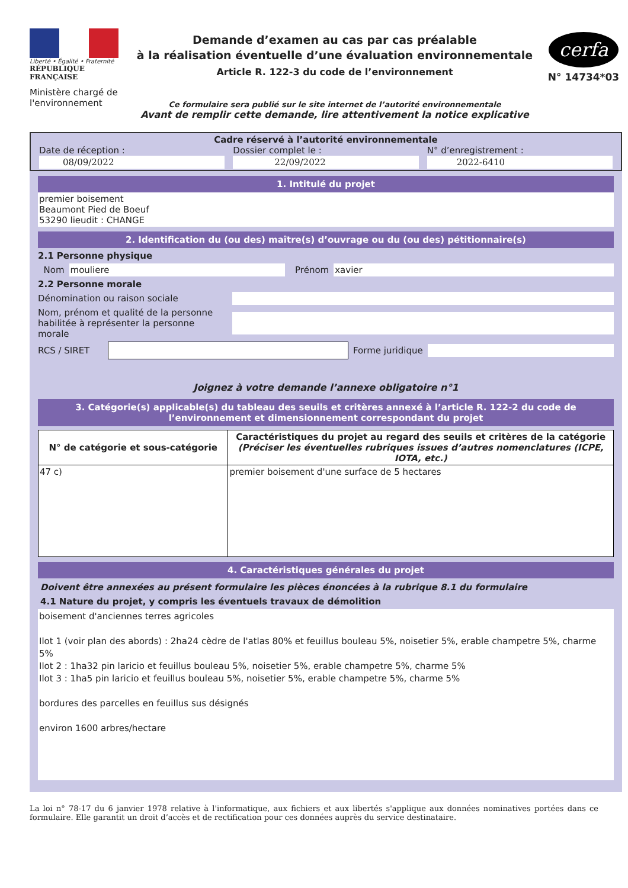Liberté • Égalité • Fraternité
RÉPUBLIQUE FRANÇAISE
Ministère chargé de l'environnement
Demande d’examen au cas par cas préalable
à la réalisation éventuelle d’une évaluation environnementale
Article R. 122-3 du code de l’environnement
Ce formulaire sera publié sur le site internet de l’autorité environnementale
Avant de remplir cette demande, lire attentivement la notice explicative
cerfa
N° 14734*03
Cadre réservé à l’autorité environnementale
Date de réception :
08/09/2022
Dossier complet le :
22/09/2022
N° d’enregistrement :
2022-6410
1. Intitulé du projet
premier boisement
Beaumont Pied de Boeuf
53290 lieudit : CHANGE
2. Identification du (ou des) maître(s) d’ouvrage ou du (ou des) pétitionnaire(s)
2.1 Personne physique
Nom
mouliere
Prénom
xavier
2.2 Personne morale
Dénomination ou raison sociale
Nom, prénom et qualité de la personne habilitée à représenter la personne morale
RCS / SIRET
Forme juridique
Joignez à votre demande l’annexe obligatoire n°1
3. Catégorie(s) applicable(s) du tableau des seuils et critères annexé à l’article R. 122-2 du code de l’environnement et dimensionnement correspondant du projet
| N° de catégorie et sous-catégorie | Caractéristiques du projet au regard des seuils et critères de la catégorie (Préciser les éventuelles rubriques issues d’autres nomenclatures (ICPE, IOTA, etc.) |
| --- | --- |
| 47 c) | premier boisement d'une surface de 5 hectares |
4. Caractéristiques générales du projet
Doivent être annexées au présent formulaire les pièces énoncées à la rubrique 8.1 du formulaire
4.1 Nature du projet, y compris les éventuels travaux de démolition
boisement d'anciennes terres agricoles
Ilot 1 (voir plan des abords) : 2ha24 cèdre de l'atlas 80% et feuillus bouleau 5%, noisetier 5%, erable champetre 5%, charme 5%
Ilot 2 : 1ha32 pin laricio et feuillus bouleau 5%, noisetier 5%, erable champetre 5%, charme 5%
Ilot 3 : 1ha5 pin laricio et feuillus bouleau 5%, noisetier 5%, erable champetre 5%, charme 5%
bordures des parcelles en feuillus sus désignés
environ 1600 arbres/hectare
La loi n° 78-17 du 6 janvier 1978 relative à l'informatique, aux fichiers et aux libertés s'applique aux données nominatives portées dans ce formulaire. Elle garantit un droit d’accès et de rectification pour ces données auprès du service destinataire.